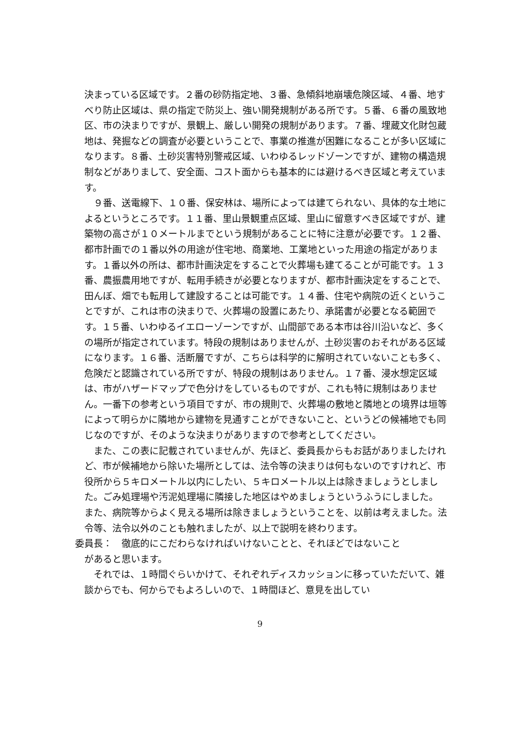決まっている区域です。２番の砂防指定地、３番、急傾斜地崩壊危険区域、４番、地すべり防止区域は、県の指定で防災上、強い開発規制がある所です。５番、６番の風致地区、市の決まりですが、景観上、厳しい開発の規制があります。７番、埋蔵文化財包蔵地は、発掘などの調査が必要ということで、事業の推進が困難になることが多い区域になります。８番、土砂災害特別警戒区域、いわゆるレッドゾーンですが、建物の構造規制などがありまして、安全面、コスト面からも基本的には避けるべき区域と考えています。
９番、送電線下、１０番、保安林は、場所によっては建てられない、具体的な土地によるというところです。１１番、里山景観重点区域、里山に留意すべき区域ですが、建築物の高さが１０メートルまでという規制があることに特に注意が必要です。１２番、都市計画での１番以外の用途が住宅地、商業地、工業地といった用途の指定があります。１番以外の所は、都市計画決定をすることで火葬場も建てることが可能です。１３番、農振農用地ですが、転用手続きが必要となりますが、都市計画決定をすることで、田んぼ、畑でも転用して建設することは可能です。１４番、住宅や病院の近くということですが、これは市の決まりで、火葬場の設置にあたり、承諾書が必要となる範囲です。１５番、いわゆるイエローゾーンですが、山間部である本市は谷川沿いなど、多くの場所が指定されています。特段の規制はありませんが、土砂災害のおそれがある区域になります。１６番、活断層ですが、こちらは科学的に解明されていないことも多く、危険だと認識されている所ですが、特段の規制はありません。１７番、浸水想定区域は、市がハザードマップで色分けをしているものですが、これも特に規制はありません。一番下の参考という項目ですが、市の規則で、火葬場の敷地と隣地との境界は垣等によって明らかに隣地から建物を見通すことができないこと、というどの候補地でも同じなのですが、そのような決まりがありますので参考としてください。
また、この表に記載されていませんが、先ほど、委員長からもお話がありましたけれど、市が候補地から除いた場所としては、法令等の決まりは何もないのですけれど、市役所から５キロメートル以内にしたい、５キロメートル以上は除きましょうとしました。ごみ処理場や汚泥処理場に隣接した地区はやめましょうというふうにしました。また、病院等からよく見える場所は除きましょうということを、以前は考えました。法令等、法令以外のことも触れましたが、以上で説明を終わります。
委員長：　徹底的にこだわらなければいけないことと、それほどではないこと
があると思います。
それでは、１時間ぐらいかけて、それぞれディスカッションに移っていただいて、雑談からでも、何からでもよろしいので、１時間ほど、意見を出してい
9